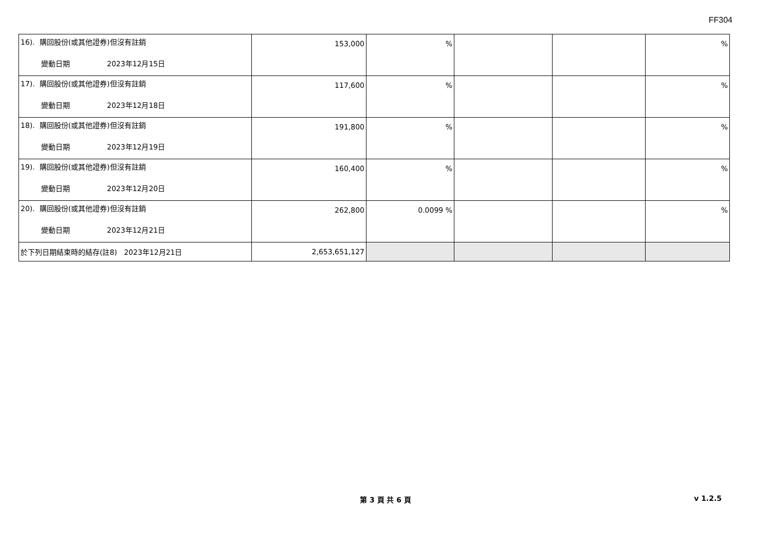FF304
| 16). 購回股份(或其他證券)但沒有註銷 變動日期 2023年12月15日 | 153,000 | % | | | % |
| 17). 購回股份(或其他證券)但沒有註銷 變動日期 2023年12月18日 | 117,600 | % | | | % |
| 18). 購回股份(或其他證券)但沒有註銷 變動日期 2023年12月19日 | 191,800 | % | | | % |
| 19). 購回股份(或其他證券)但沒有註銷 變動日期 2023年12月20日 | 160,400 | % | | | % |
| 20). 購回股份(或其他證券)但沒有註銷 變動日期 2023年12月21日 | 262,800 | 0.0099 % | | | % |
| 於下列日期結束時的結存(註8) 2023年12月21日 | 2,653,651,127 | | | | |
第 3 頁 共 6 頁 v 1.2.5